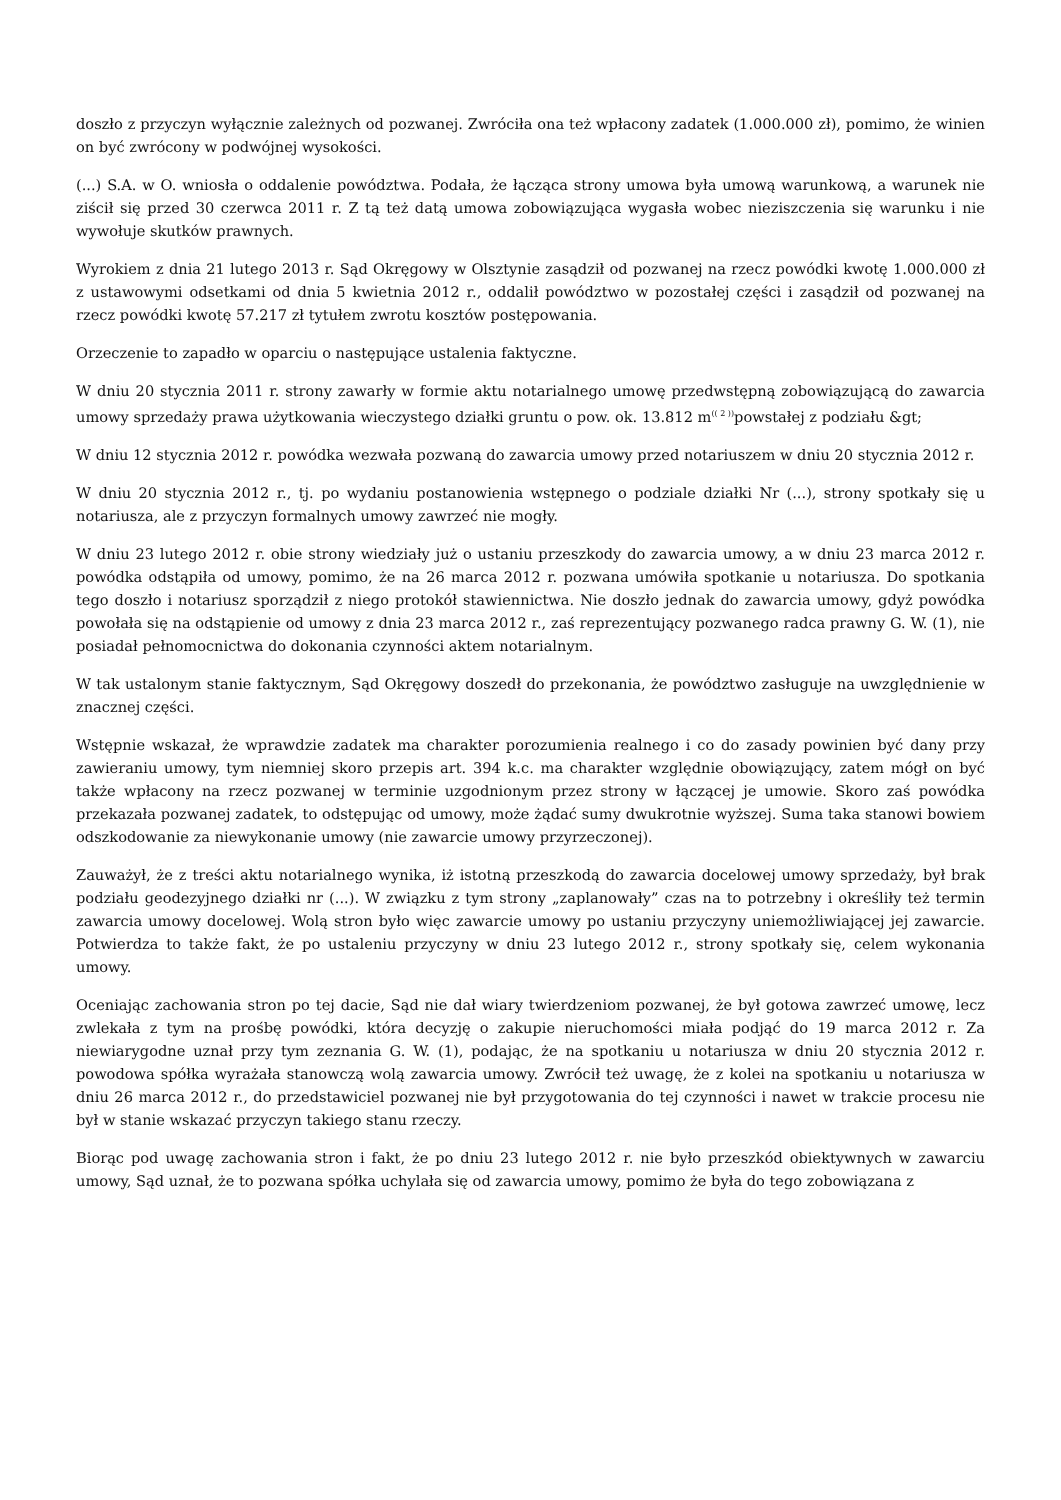doszło z przyczyn wyłącznie zależnych od pozwanej. Zwróciła ona też wpłacony zadatek (1.000.000 zł), pomimo, że winien on być zwrócony w podwójnej wysokości.
(...) S.A. w O. wniosła o oddalenie powództwa. Podała, że łącząca strony umowa była umową warunkową, a warunek nie ziścił się przed 30 czerwca 2011 r. Z tą też datą umowa zobowiązująca wygasła wobec nieziszczenia się warunku i nie wywołuje skutków prawnych.
Wyrokiem z dnia 21 lutego 2013 r. Sąd Okręgowy w Olsztynie zasądził od pozwanej na rzecz powódki kwotę 1.000.000 zł z ustawowymi odsetkami od dnia 5 kwietnia 2012 r., oddalił powództwo w pozostałej części i zasądził od pozwanej na rzecz powódki kwotę 57.217 zł tytułem zwrotu kosztów postępowania.
Orzeczenie to zapadło w oparciu o następujące ustalenia faktyczne.
W dniu 20 stycznia 2011 r. strony zawarły w formie aktu notarialnego umowę przedwstępną zobowiązującą do zawarcia umowy sprzedaży prawa użytkowania wieczystego działki gruntu o pow. ok. 13.812 m<sup>(( 2 ))</sup>powstałej z podziału &gt;
W dniu 12 stycznia 2012 r. powódka wezwała pozwaną do zawarcia umowy przed notariuszem w dniu 20 stycznia 2012 r.
W dniu 20 stycznia 2012 r., tj. po wydaniu postanowienia wstępnego o podziale działki Nr (...), strony spotkały się u notariusza, ale z przyczyn formalnych umowy zawrzeć nie mogły.
W dniu 23 lutego 2012 r. obie strony wiedziały już o ustaniu przeszkody do zawarcia umowy, a w dniu 23 marca 2012 r. powódka odstąpiła od umowy, pomimo, że na 26 marca 2012 r. pozwana umówiła spotkanie u notariusza. Do spotkania tego doszło i notariusz sporządził z niego protokół stawiennictwa. Nie doszło jednak do zawarcia umowy, gdyż powódka powołała się na odstąpienie od umowy z dnia 23 marca 2012 r., zaś reprezentujący pozwanego radca prawny G. W. (1), nie posiadał pełnomocnictwa do dokonania czynności aktem notarialnym.
W tak ustalonym stanie faktycznym, Sąd Okręgowy doszedł do przekonania, że powództwo zasługuje na uwzględnienie w znacznej części.
Wstępnie wskazał, że wprawdzie zadatek ma charakter porozumienia realnego i co do zasady powinien być dany przy zawieraniu umowy, tym niemniej skoro przepis art. 394 k.c. ma charakter względnie obowiązujący, zatem mógł on być także wpłacony na rzecz pozwanej w terminie uzgodnionym przez strony w łączącej je umowie. Skoro zaś powódka przekazała pozwanej zadatek, to odstępując od umowy, może żądać sumy dwukrotnie wyższej. Suma taka stanowi bowiem odszkodowanie za niewykonanie umowy (nie zawarcie umowy przyrzeczonej).
Zauważył, że z treści aktu notarialnego wynika, iż istotną przeszkodą do zawarcia docelowej umowy sprzedaży, był brak podziału geodezyjnego działki nr (...). W związku z tym strony „zaplanowały” czas na to potrzebny i określiły też termin zawarcia umowy docelowej. Wolą stron było więc zawarcie umowy po ustaniu przyczyny uniemożliwiającej jej zawarcie. Potwierdza to także fakt, że po ustaleniu przyczyny w dniu 23 lutego 2012 r., strony spotkały się, celem wykonania umowy.
Oceniając zachowania stron po tej dacie, Sąd nie dał wiary twierdzeniom pozwanej, że był gotowa zawrzeć umowę, lecz zwlekała z tym na prośbę powódki, która decyzję o zakupie nieruchomości miała podjąć do 19 marca 2012 r. Za niewiarygodne uznał przy tym zeznania G. W. (1), podając, że na spotkaniu u notariusza w dniu 20 stycznia 2012 r. powodowa spółka wyrażała stanowczą wolą zawarcia umowy. Zwrócił też uwagę, że z kolei na spotkaniu u notariusza w dniu 26 marca 2012 r., do przedstawiciel pozwanej nie był przygotowania do tej czynności i nawet w trakcie procesu nie był w stanie wskazać przyczyn takiego stanu rzeczy.
Biorąc pod uwagę zachowania stron i fakt, że po dniu 23 lutego 2012 r. nie było przeszkód obiektywnych w zawarciu umowy, Sąd uznał, że to pozwana spółka uchylała się od zawarcia umowy, pomimo że była do tego zobowiązana z